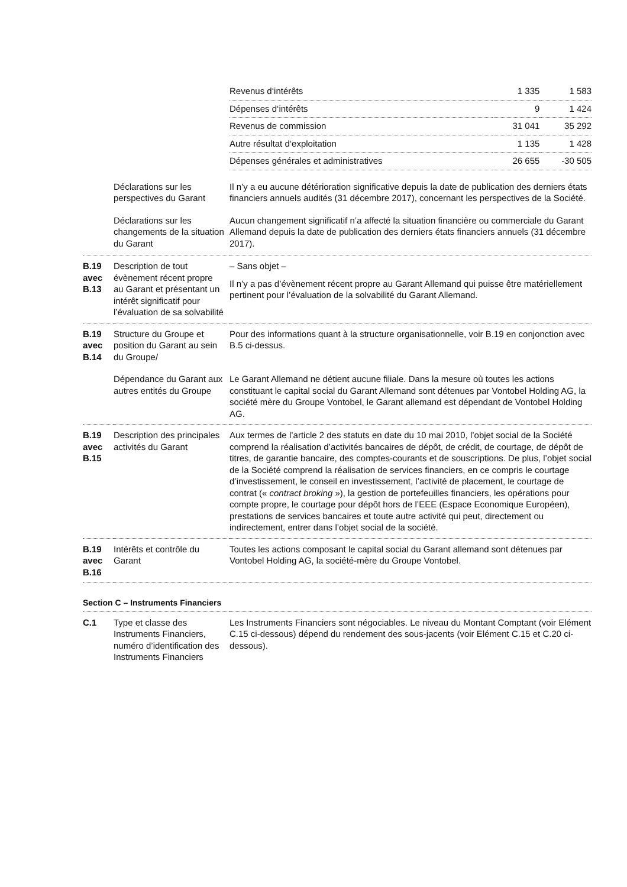| | | / Revenus d‘intérêts / 1 335 / 1 583 / / Dépenses d‘intérêts / 9 / 1 424 / / Revenus de commission / 31 041 / 35 292 / / Autre résultat d‘exploitation / 1 135 / 1 428 / / Dépenses générales et administratives / 26 655 / -30 505 / |
| | Déclarations sur les perspectives du Garant | Il n’y a eu aucune détérioration significative depuis la date de publication des derniers états financiers annuels audités (31 décembre 2017), concernant les perspectives de la Société. |
| | Déclarations sur les changements de la situation du Garant | Aucun changement significatif n’a affecté la situation financière ou commerciale du Garant Allemand depuis la date de publication des derniers états financiers annuels (31 décembre 2017). |
| B.19 avec B.13 | Description de tout évènement récent propre au Garant et présentant un intérêt significatif pour l’évaluation de sa solvabilité | – Sans objet – Il n’y a pas d’évènement récent propre au Garant Allemand qui puisse être matérielle­ment pertinent pour l’évaluation de la solvabilité du Garant Allemand. |
| B.19 avec B.14 | Structure du Groupe et position du Garant au sein du Groupe/ | Pour des informations quant à la structure organisationnelle, voir B.19 en conjonction avec B.5 ci-dessus. |
| | Dépendance du Garant aux autres entités du Groupe | Le Garant Allemand ne détient aucune filiale. Dans la mesure où toutes les actions constituant le capital social du Garant Allemand sont détenues par Vontobel Holding AG, la société mère du Groupe Vontobel, le Garant allemand est dépendant de Vontobel Holding AG. |
| B.19 avec B.15 | Description des principales activités du Garant | Aux termes de l’article 2 des statuts en date du 10 mai 2010, l’objet social de la Société comprend la réalisation d’activités bancaires de dépôt, de crédit, de courtage, de dépôt de titres, de garantie bancaire, des comptes-courants et de souscriptions. De plus, l’objet social de la Société comprend la réalisation de services financiers, en ce compris le courtage d’investissement, le conseil en investissement, l’activité de placement, le courtage de contrat (« contract broking »), la gestion de portefeuilles financiers, les opérations pour compte propre, le courtage pour dépôt hors de l’EEE (Espace Economique Européen), prestations de services bancaires et toute autre activité qui peut, directement ou indirectement, entrer dans l’objet social de la société. |
| B.19 avec B.16 | Intérêts et contrôle du Garant | Toutes les actions composant le capital social du Garant allemand sont détenues par Vontobel Holding AG, la société-mère du Groupe Vontobel. |
Section C – Instruments Financiers
| C.1 | Type et classe des Instruments Financiers, numéro d’identification des Instruments Financiers | Les Instruments Financiers sont négociables. Le niveau du Montant Comptant (voir Elément C.15 ci-dessous) dépend du rendement des sous-jacents (voir Elément C.15 et C.20 ci-dessous). |